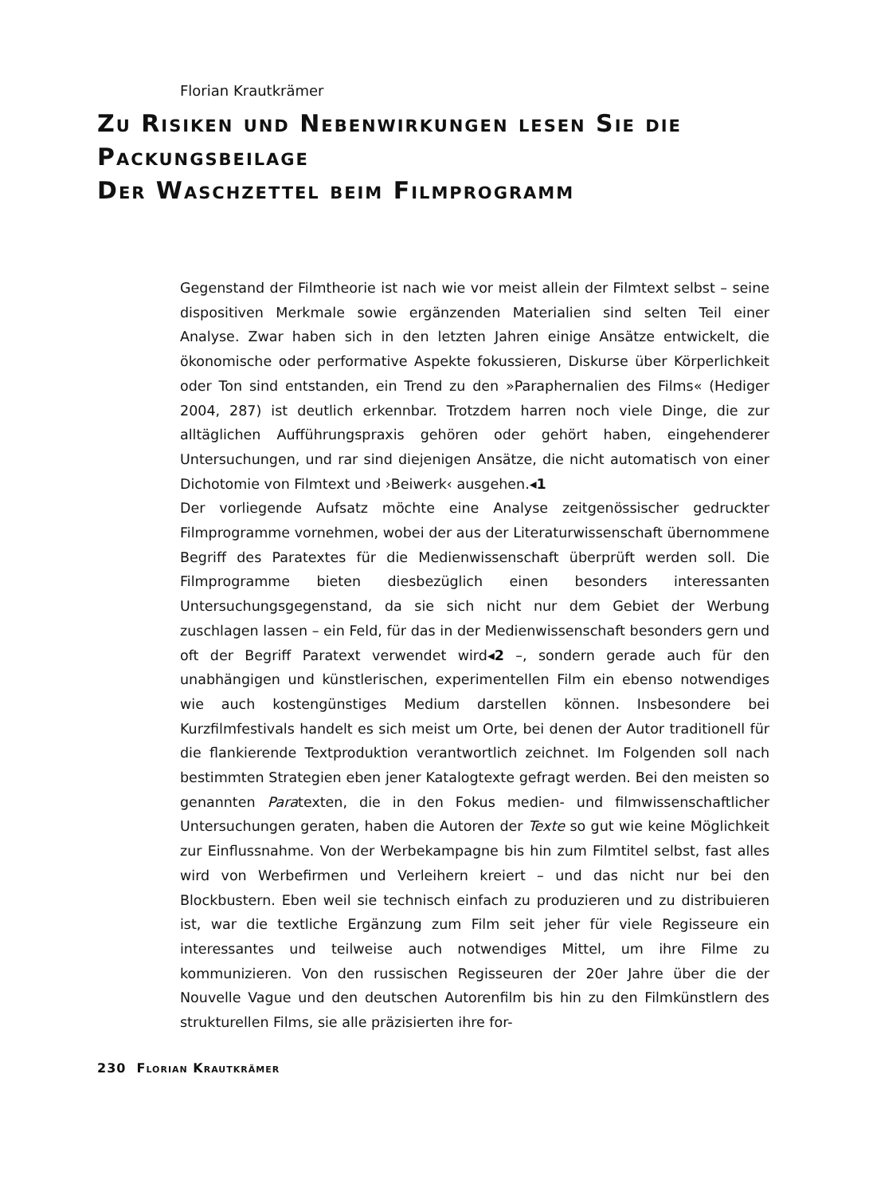Florian Krautkrämer
Zu Risiken und Nebenwirkungen lesen Sie die Packungsbeilage
Der Waschzettel beim Filmprogramm
Gegenstand der Filmtheorie ist nach wie vor meist allein der Filmtext selbst – seine dispositiven Merkmale sowie ergänzenden Materialien sind selten Teil einer Analyse. Zwar haben sich in den letzten Jahren einige Ansätze entwickelt, die ökonomische oder performative Aspekte fokussieren, Diskurse über Körperlichkeit oder Ton sind entstanden, ein Trend zu den »Paraphernalien des Films« (Hediger 2004, 287) ist deutlich erkennbar. Trotzdem harren noch viele Dinge, die zur alltäglichen Aufführungspraxis gehören oder gehört haben, eingehenderer Untersuchungen, und rar sind diejenigen Ansätze, die nicht automatisch von einer Dichotomie von Filmtext und ›Beiwerk‹ ausgehen.◂1
Der vorliegende Aufsatz möchte eine Analyse zeitgenössischer gedruckter Filmprogramme vornehmen, wobei der aus der Literaturwissenschaft übernommene Begriff des Paratextes für die Medienwissenschaft überprüft werden soll. Die Filmprogramme bieten diesbezüglich einen besonders interessanten Untersuchungsgegenstand, da sie sich nicht nur dem Gebiet der Werbung zuschlagen lassen – ein Feld, für das in der Medienwissenschaft besonders gern und oft der Begriff Paratext verwendet wird◂2 –, sondern gerade auch für den unabhängigen und künstlerischen, experimentellen Film ein ebenso notwendiges wie auch kostengünstiges Medium darstellen können. Insbesondere bei Kurzfilmfestivals handelt es sich meist um Orte, bei denen der Autor traditionell für die flankierende Textproduktion verantwortlich zeichnet. Im Folgenden soll nach bestimmten Strategien eben jener Katalogtexte gefragt werden. Bei den meisten so genannten Paratexten, die in den Fokus medien- und filmwissenschaftlicher Untersuchungen geraten, haben die Autoren der Texte so gut wie keine Möglichkeit zur Einflussnahme. Von der Werbekampagne bis hin zum Filmtitel selbst, fast alles wird von Werbefirmen und Verleihern kreiert – und das nicht nur bei den Blockbustern. Eben weil sie technisch einfach zu produzieren und zu distribuieren ist, war die textliche Ergänzung zum Film seit jeher für viele Regisseure ein interessantes und teilweise auch notwendiges Mittel, um ihre Filme zu kommunizieren. Von den russischen Regisseuren der 20er Jahre über die der Nouvelle Vague und den deutschen Autorenfilm bis hin zu den Filmkünstlern des strukturellen Films, sie alle präzisierten ihre for-
230 Florian Krautkrämer